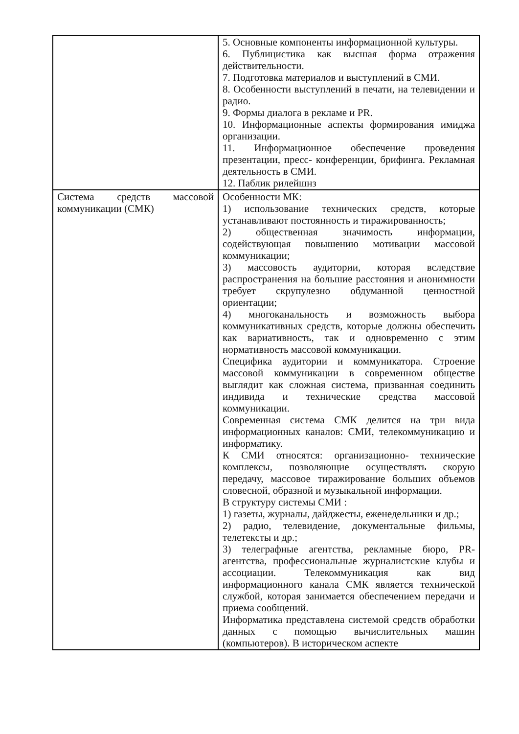| | 5. Основные компоненты информационной культуры. 6. Публицистика как высшая форма отражения действительности. 7. Подготовка материалов и выступлений в СМИ. 8. Особенности выступлений в печати, на телевидении и радио. 9. Формы диалога в рекламе и PR. 10. Информационные аспекты формирования имиджа организации. 11. Информационное обеспечение проведения презентации, пресс- конференции, брифинга. Рекламная деятельность в СМИ. 12. Паблик рилейшнз |
| Система средств массовой коммуникации (СМК) | Особенности МК: 1) использование технических средств, которые устанавливают постоянность и тиражированность; 2) общественная значимость информации, содействующая повышению мотивации массовой коммуникации; 3) массовость аудитории, которая вследствие распространения на большие расстояния и анонимности требует скрупулезно обдуманной ценностной ориентации; 4) многоканальность и возможность выбора коммуникативных средств, которые должны обеспечить как вариативность, так и одновременно с этим нормативность массовой коммуникации. Специфика аудитории и коммуникатора. Строение массовой коммуникации в современном обществе выглядит как сложная система, призванная соединить индивида и технические средства массовой коммуникации. Современная система СМК делится на три вида информационных каналов: СМИ, телекоммуникацию и информатику. К СМИ относятся: организационно- технические комплексы, позволяющие осуществлять скорую передачу, массовое тиражирование больших объемов словесной, образной и музыкальной информации. В структуру системы СМИ : 1) газеты, журналы, дайджесты, еженедельники и др.; 2) радио, телевидение, документальные фильмы, телетексты и др.; 3) телеграфные агентства, рекламные бюро, PR-агентства, профессиональные журналистские клубы и ассоциации. Телекоммуникация как вид информационного канала СМК является технической службой, которая занимается обеспечением передачи и приема сообщений. Информатика представлена системой средств обработки данных с помощью вычислительных машин (компьютеров). В историческом аспекте |